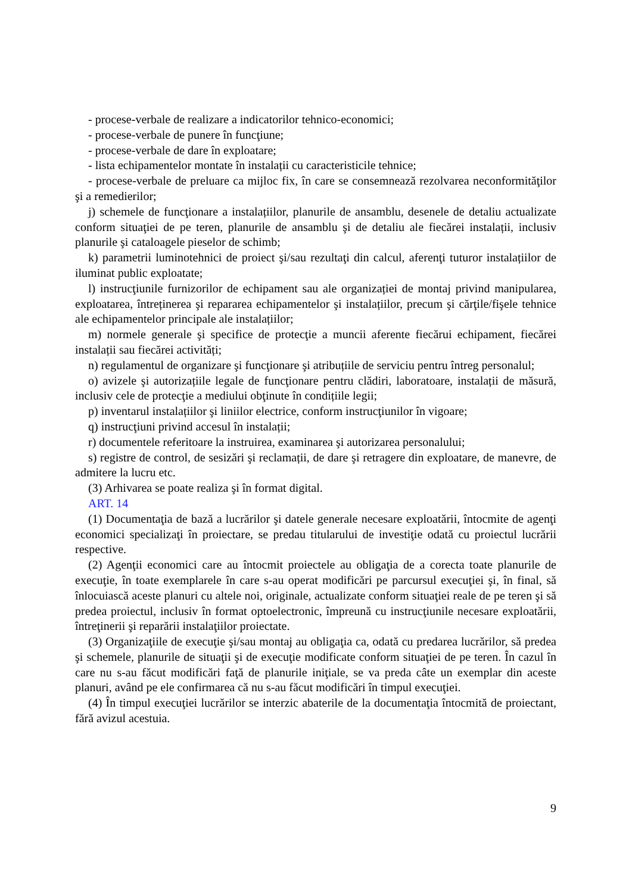- procese-verbale de realizare a indicatorilor tehnico-economici;
- procese-verbale de punere în funcţiune;
- procese-verbale de dare în exploatare;
- lista echipamentelor montate în instalații cu caracteristicile tehnice;
- procese-verbale de preluare ca mijloc fix, în care se consemnează rezolvarea neconformităţilor şi a remedierilor;
j) schemele de funcţionare a instalațiilor, planurile de ansamblu, desenele de detaliu actualizate conform situaţiei de pe teren, planurile de ansamblu şi de detaliu ale fiecărei instalații, inclusiv planurile şi cataloagele pieselor de schimb;
k) parametrii luminotehnici de proiect şi/sau rezultaţi din calcul, aferenţi tuturor instalațiilor de iluminat public exploatate;
l) instrucţiunile furnizorilor de echipament sau ale organizației de montaj privind manipularea, exploatarea, întreținerea şi repararea echipamentelor şi instalațiilor, precum şi cărţile/fişele tehnice ale echipamentelor principale ale instalațiilor;
m) normele generale şi specifice de protecţie a muncii aferente fiecărui echipament, fiecărei instalații sau fiecărei activități;
n) regulamentul de organizare şi funcţionare şi atribuțiile de serviciu pentru întreg personalul;
o) avizele şi autorizațiile legale de funcţionare pentru clădiri, laboratoare, instalații de măsură, inclusiv cele de protecţie a mediului obţinute în condițiile legii;
p) inventarul instalațiilor şi liniilor electrice, conform instrucţiunilor în vigoare;
q) instrucţiuni privind accesul în instalații;
r) documentele referitoare la instruirea, examinarea şi autorizarea personalului;
s) registre de control, de sesizări şi reclamații, de dare şi retragere din exploatare, de manevre, de admitere la lucru etc.
(3) Arhivarea se poate realiza şi în format digital.
ART. 14
(1) Documentaţia de bază a lucrărilor şi datele generale necesare exploatării, întocmite de agenţi economici specializaţi în proiectare, se predau titularului de investiţie odată cu proiectul lucrării respective.
(2) Agenţii economici care au întocmit proiectele au obligaţia de a corecta toate planurile de execuţie, în toate exemplarele în care s-au operat modificări pe parcursul execuţiei şi, în final, să înlocuiască aceste planuri cu altele noi, originale, actualizate conform situaţiei reale de pe teren şi să predea proiectul, inclusiv în format optoelectronic, împreună cu instrucţiunile necesare exploatării, întreţinerii şi reparării instalaţiilor proiectate.
(3) Organizaţiile de execuţie şi/sau montaj au obligaţia ca, odată cu predarea lucrărilor, să predea şi schemele, planurile de situaţii şi de execuţie modificate conform situaţiei de pe teren. În cazul în care nu s-au făcut modificări faţă de planurile iniţiale, se va preda câte un exemplar din aceste planuri, având pe ele confirmarea că nu s-au făcut modificări în timpul execuţiei.
(4) În timpul execuţiei lucrărilor se interzic abaterile de la documentaţia întocmită de proiectant, fără avizul acestuia.
9